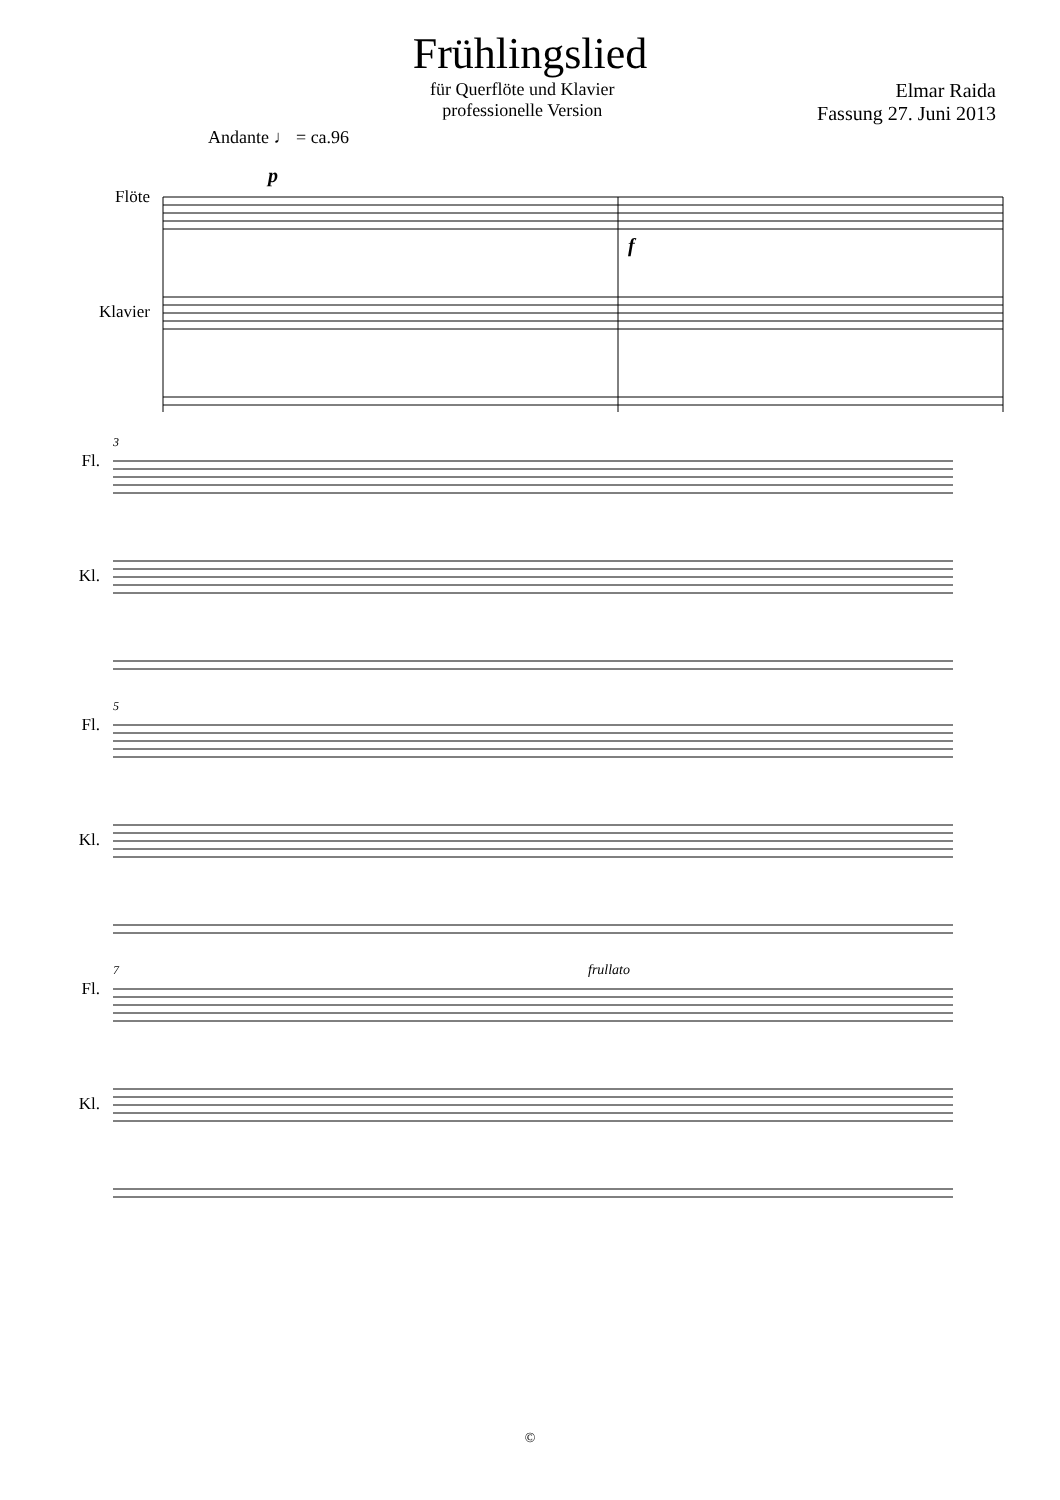Frühlingslied
für Querflöte und Klavier
professionelle Version
Elmar Raida
Fassung 27. Juni 2013
Andante ♩ = ca.96
Flöte
Klavier
p
f
Fl.
Kl.
3
Fl.
Kl.
5
Fl.
Kl.
7
frullato
©